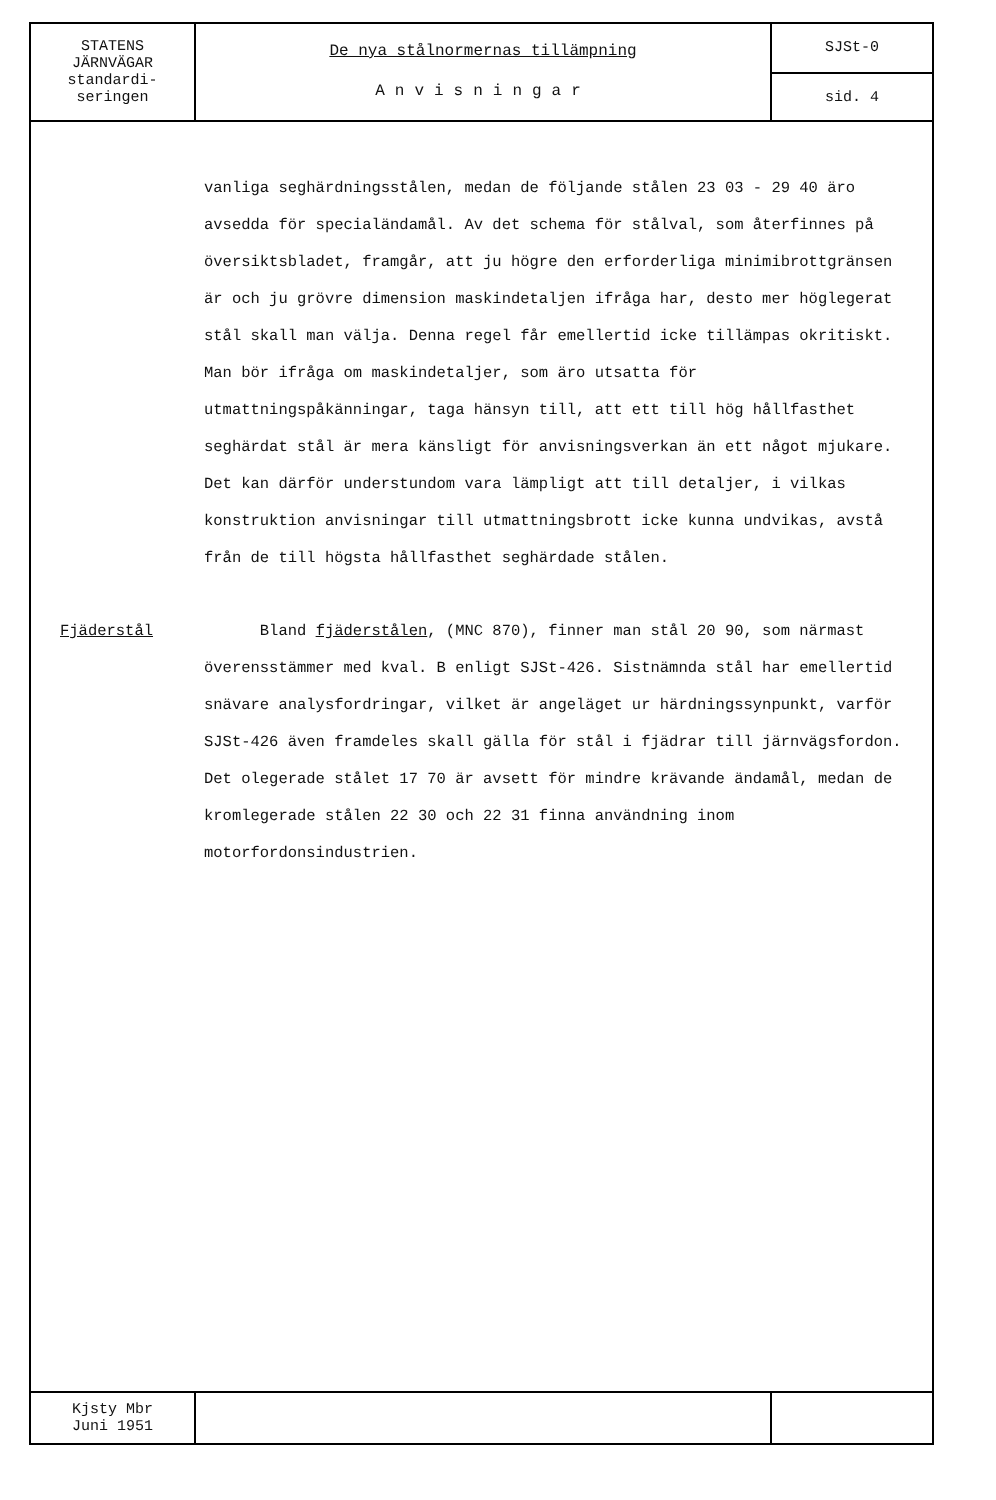STATENS
JÄRNVÄGAR
standardi-
seringen
De nya stålnormernas tillämpning
Anvisningar
SJSt-0
sid. 4
vanliga seghärdningsstålen, medan de följande stålen 23 03 - 29 40 äro avsedda för specialändamål. Av det schema för stålval, som återfinnes på översiktsbladet, framgår, att ju högre den erforderliga minimibrottgränsen är och ju grövre dimension maskindetaljen ifråga har, desto mer höglegerat stål skall man välja. Denna regel får emellertid icke tillämpas okritiskt. Man bör ifråga om maskindetaljer, som äro utsatta för utmattningspåkänningar, taga hänsyn till, att ett till hög hållfasthet seghärdat stål är mera känsligt för anvisningsverkan än ett något mjukare. Det kan därför understundom vara lämpligt att till detaljer, i vilkas konstruktion anvisningar till utmattningsbrott icke kunna undvikas, avstå från de till högsta hållfasthet seghärdade stålen.
Fjäderstål Bland fjäderstålen, (MNC 870), finner man stål 20 90, som närmast överensstämmer med kval. B enligt SJSt-426. Sistnämnda stål har emellertid snävare analysfordringar, vilket är angeläget ur härdningssynpunkt, varför SJSt-426 även framdeles skall gälla för stål i fjädrar till järnvägsfordon. Det olegerade stålet 17 70 är avsett för mindre krävande ändamål, medan de kromlegerade stålen 22 30 och 22 31 finna användning inom motorfordonsindustrien.
Kjsty Mbr
Juni 1951